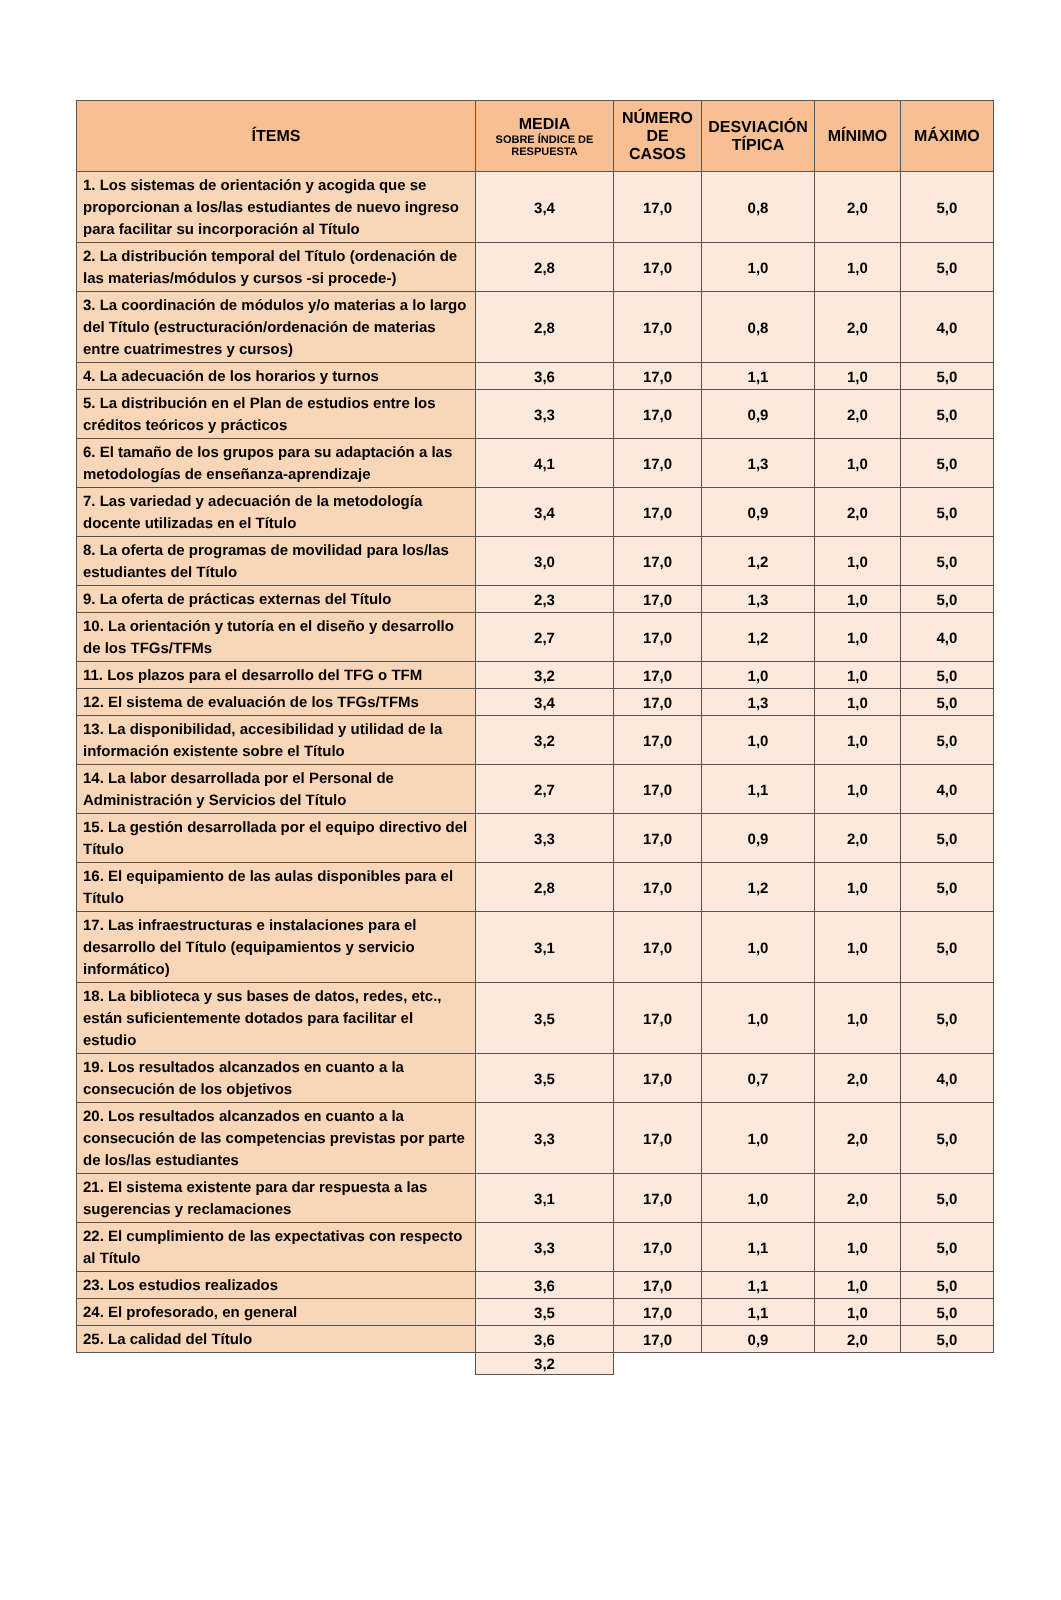| ÍTEMS | MEDIA SOBRE ÍNDICE DE RESPUESTA | NÚMERO DE CASOS | DESVIACIÓN TÍPICA | MÍNIMO | MÁXIMO |
| --- | --- | --- | --- | --- | --- |
| 1. Los sistemas de orientación y acogida que se proporcionan a los/las estudiantes de nuevo ingreso para facilitar su incorporación al Título | 3,4 | 17,0 | 0,8 | 2,0 | 5,0 |
| 2. La distribución temporal del Título (ordenación de las materias/módulos y cursos -si procede-) | 2,8 | 17,0 | 1,0 | 1,0 | 5,0 |
| 3. La coordinación de módulos y/o materias a lo largo del Título (estructuración/ordenación de materias entre cuatrimestres y cursos) | 2,8 | 17,0 | 0,8 | 2,0 | 4,0 |
| 4. La adecuación de los horarios y turnos | 3,6 | 17,0 | 1,1 | 1,0 | 5,0 |
| 5. La distribución en el Plan de estudios entre los créditos teóricos y prácticos | 3,3 | 17,0 | 0,9 | 2,0 | 5,0 |
| 6. El tamaño de los grupos para su adaptación a las metodologías de enseñanza-aprendizaje | 4,1 | 17,0 | 1,3 | 1,0 | 5,0 |
| 7. Las variedad y adecuación de la metodología docente utilizadas en el Título | 3,4 | 17,0 | 0,9 | 2,0 | 5,0 |
| 8. La oferta de programas de movilidad para los/las estudiantes del Título | 3,0 | 17,0 | 1,2 | 1,0 | 5,0 |
| 9. La oferta de prácticas externas del Título | 2,3 | 17,0 | 1,3 | 1,0 | 5,0 |
| 10. La orientación y tutoría en el diseño y desarrollo de los TFGs/TFMs | 2,7 | 17,0 | 1,2 | 1,0 | 4,0 |
| 11. Los plazos para el desarrollo del TFG o TFM | 3,2 | 17,0 | 1,0 | 1,0 | 5,0 |
| 12. El sistema de evaluación de los TFGs/TFMs | 3,4 | 17,0 | 1,3 | 1,0 | 5,0 |
| 13. La disponibilidad, accesibilidad y utilidad de la información existente sobre el Título | 3,2 | 17,0 | 1,0 | 1,0 | 5,0 |
| 14. La labor desarrollada por el Personal de Administración y Servicios del Título | 2,7 | 17,0 | 1,1 | 1,0 | 4,0 |
| 15. La gestión desarrollada por el equipo directivo del Título | 3,3 | 17,0 | 0,9 | 2,0 | 5,0 |
| 16. El equipamiento de las aulas disponibles para el Título | 2,8 | 17,0 | 1,2 | 1,0 | 5,0 |
| 17. Las infraestructuras e instalaciones para el desarrollo del Título (equipamientos y servicio informático) | 3,1 | 17,0 | 1,0 | 1,0 | 5,0 |
| 18. La biblioteca y sus bases de datos, redes, etc., están suficientemente dotados para facilitar el estudio | 3,5 | 17,0 | 1,0 | 1,0 | 5,0 |
| 19. Los resultados alcanzados en cuanto a la consecución de los objetivos | 3,5 | 17,0 | 0,7 | 2,0 | 4,0 |
| 20. Los resultados alcanzados en cuanto a la consecución de las competencias previstas por parte de los/las estudiantes | 3,3 | 17,0 | 1,0 | 2,0 | 5,0 |
| 21. El sistema existente para dar respuesta a las sugerencias y reclamaciones | 3,1 | 17,0 | 1,0 | 2,0 | 5,0 |
| 22. El cumplimiento de las expectativas con respecto al Título | 3,3 | 17,0 | 1,1 | 1,0 | 5,0 |
| 23. Los estudios realizados | 3,6 | 17,0 | 1,1 | 1,0 | 5,0 |
| 24. El profesorado, en general | 3,5 | 17,0 | 1,1 | 1,0 | 5,0 |
| 25. La calidad del Título | 3,6 | 17,0 | 0,9 | 2,0 | 5,0 |
| | 3,2 | | | | |